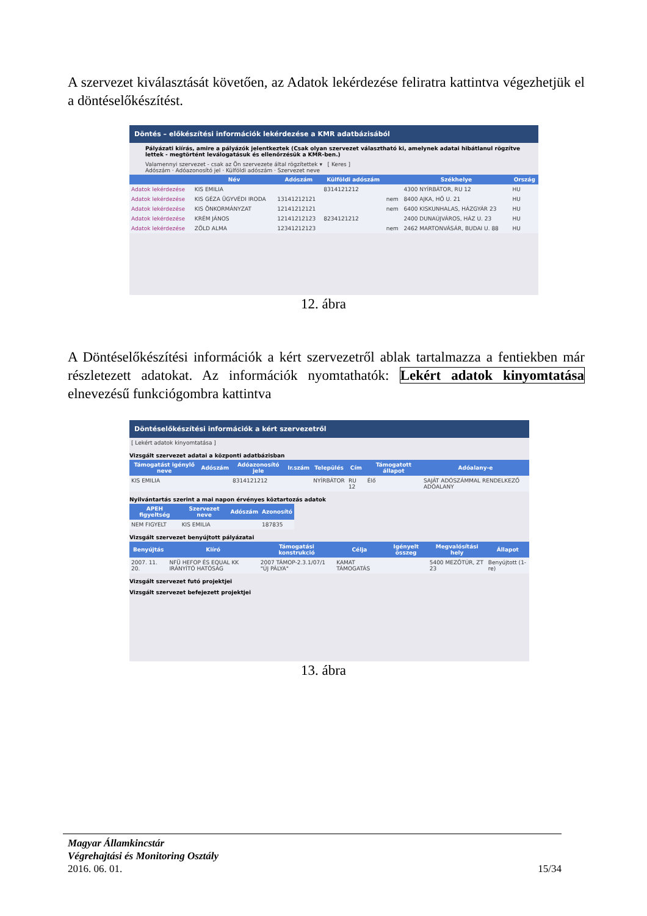A szervezet kiválasztását követően, az Adatok lekérdezése feliratra kattintva végezhetjük el a döntéselőkészítést.
Döntés – előkészítési információk lekérdezése a KMR adatbázisából
Pályázati kiírás, amire a pályázók jelentkeztek (Csak olyan szervezet választható ki, amelynek adatai hibátlanul rögzítve lettek - megtörtént leválogatásuk és ellenőrzésük a KMR-ben.)
Valamennyi szervezet - csak az Ön szervezete által rögzítettek ▾ [ Keres ]
Adószám · Adóazonosító jel · Külföldi adószám · Szervezet neve
| | Név | Adószám | Külföldi adószám | | Székhelye | Ország |
| --- | --- | --- | --- | --- | --- | --- |
| Adatok lekérdezése | KIS EMILIA | | 8314121212 | | 4300 NYÍRBÁTOR, RU 12 | HU |
| Adatok lekérdezése | KIS GÉZA ÜGYVÉDI IRODA | 13141212121 | | nem | 8400 AJKA, HŐ U. 21 | HU |
| Adatok lekérdezése | KIS ÖNKORMÁNYZAT | 12141212121 | | nem | 6400 KISKUNHALAS, HÁZGYÁR 23 | HU |
| Adatok lekérdezése | KRÉM JÁNOS | 12141212123 | 8234121212 | | 2400 DUNAÚJVÁROS, HÁZ U. 23 | HU |
| Adatok lekérdezése | ZÖLD ALMA | 12341212123 | | nem | 2462 MARTONVÁSÁR, BUDAI U. 88 | HU |
12. ábra
A Döntéselőkészítési információk a kért szervezetről ablak tartalmazza a fentiekben már részletezett adatokat. Az információk nyomtathatók: Lekért adatok kinyomtatása elnevezésű funkciógombra kattintva
Döntéselőkészítési információk a kért szervezetről
[ Lekért adatok kinyomtatása ]
Vizsgált szervezet adatai a központi adatbázisban
| Támogatást igénylő neve | Adószám | Adóazonosító jele | Ir.szám | Település | Cím | Támogatott állapot | Adóalany-e |
| --- | --- | --- | --- | --- | --- | --- | --- |
| KIS EMILIA | | 8314121212 | | NYÍRBÁTOR | RU 12 | Élő | SAJÁT ADÓSZÁMMAL RENDELKEZŐ ADÓALANY |
Nyilvántartás szerint a mai napon érvényes köztartozás adatok
| APEH figyeltség | Szervezet neve | Adószám | Azonosító |
| --- | --- | --- | --- |
| NEM FIGYELT | KIS EMILIA | | 187835 |
Vizsgált szervezet benyújtott pályázatai
| Benyújtás | Kiíró | Támogatási konstrukció | Célja | Igényelt összeg | Megvalósítási hely | Állapot |
| --- | --- | --- | --- | --- | --- | --- |
| 2007. 11. 20. | NFÜ HEFOP ÉS EQUAL KK IRÁNYÍTÓ HATÓSÁG | 2007 TÁMOP-2.3.1/07/1 "ÚJ PÁLYA" | KAMAT TÁMOGATÁS | | 5400 MEZŐTÚR, ZT 23 | Benyújtott (1-re) |
Vizsgált szervezet futó projektjei
Vizsgált szervezet befejezett projektjei
13. ábra
Magyar Államkincstár
Végrehajtási és Monitoring Osztály
2016. 06. 01. 15/34